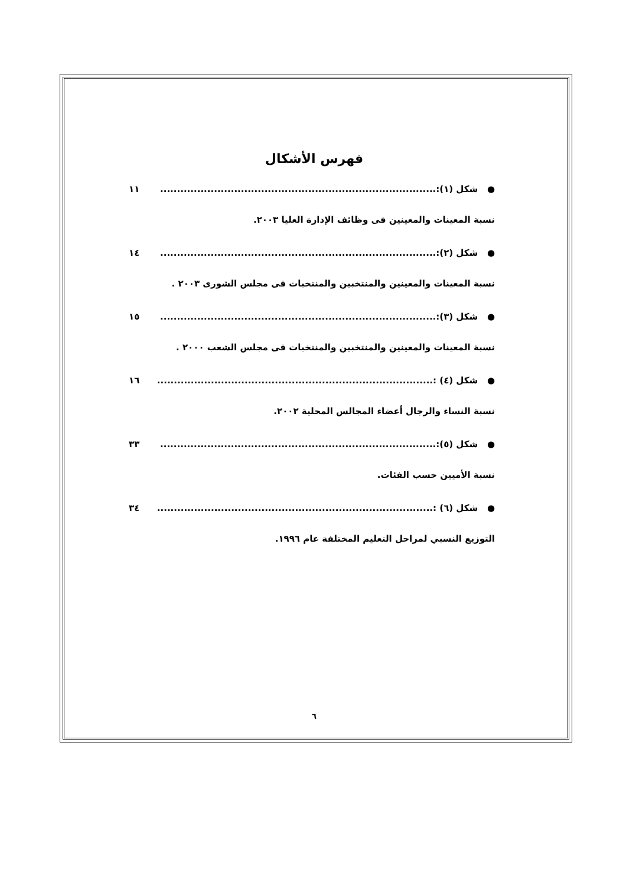فهرس الأشكال
● شكل (١):.................................................................................. ١١
نسبة المعينات والمعينين فى وظائف الإدارة العليا ٢٠٠٣.
● شكل (٢):.................................................................................. ١٤
نسبة المعينات والمعينين والمنتخبين والمنتخبات فى مجلس الشورى ٢٠٠٣ .
● شكل (٣):.................................................................................. ١٥
نسبة المعينات والمعينين والمنتخبين والمنتخبات فى مجلس الشعب ٢٠٠٠ .
● شكل (٤) :.................................................................................. ١٦
نسبة النساء والرجال أعضاء المجالس المحلية ٢٠٠٢.
● شكل (٥):.................................................................................. ٣٣
نسبة الأميين حسب الفئات.
● شكل (٦) :.................................................................................. ٣٤
التوزيع النسبي لمراحل التعليم المختلفة عام ١٩٩٦.
٦